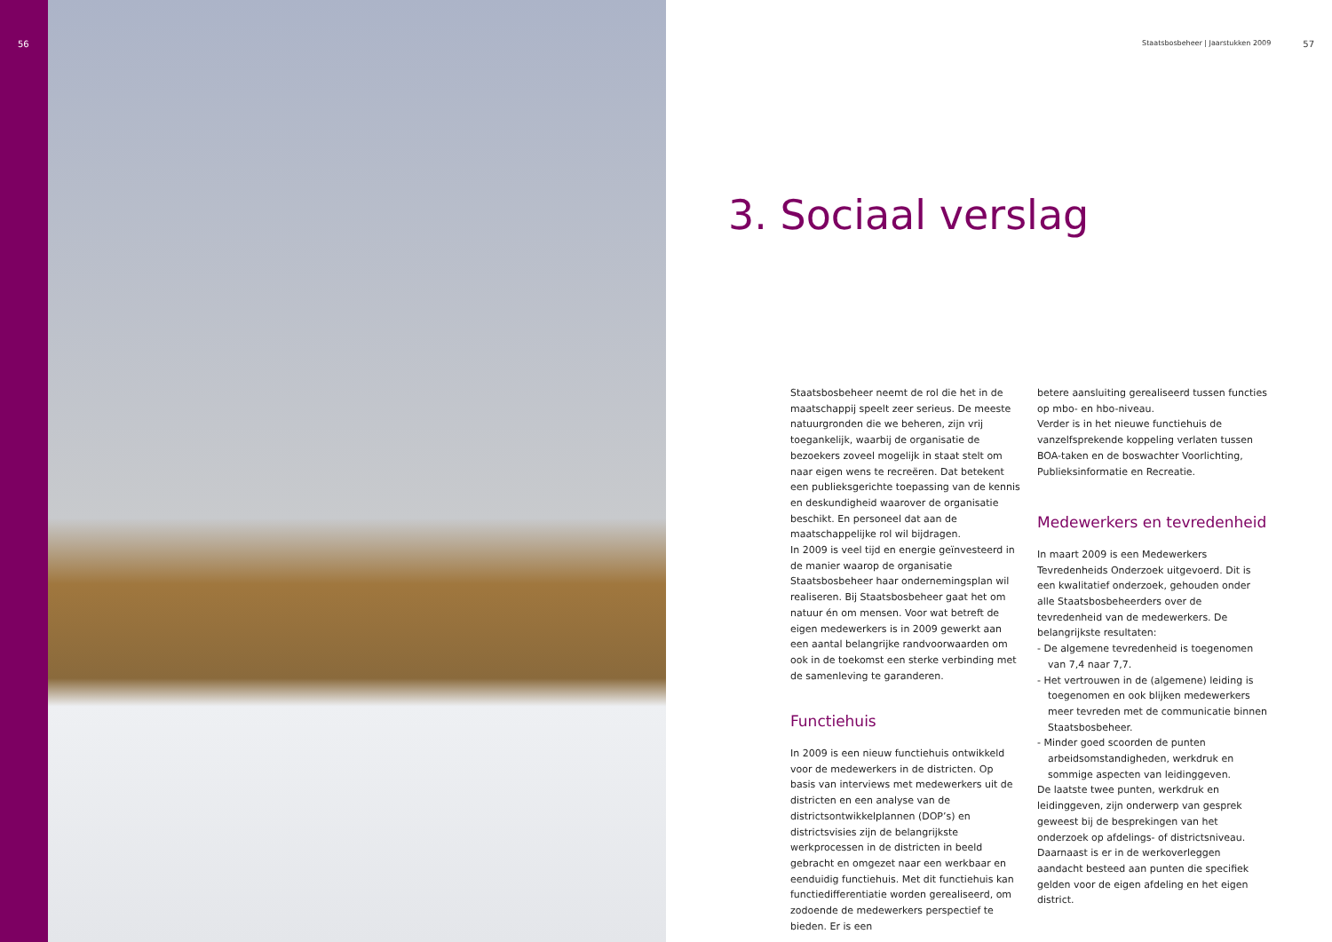56
Staatsbosbeheer | Jaarstukken 2009 57
3. Sociaal verslag
Staatsbosbeheer neemt de rol die het in de maatschappij speelt zeer serieus. De meeste natuurgronden die we beheren, zijn vrij toegankelijk, waarbij de organisatie de bezoekers zoveel mogelijk in staat stelt om naar eigen wens te recreëren. Dat betekent een publieksgerichte toepassing van de kennis en deskundigheid waarover de organisatie beschikt. En personeel dat aan de maatschappelijke rol wil bijdragen.
In 2009 is veel tijd en energie geïnvesteerd in de manier waarop de organisatie Staatsbosbeheer haar ondernemingsplan wil realiseren. Bij Staatsbosbeheer gaat het om natuur én om mensen. Voor wat betreft de eigen medewerkers is in 2009 gewerkt aan een aantal belangrijke randvoorwaarden om ook in de toekomst een sterke verbinding met de samenleving te garanderen.
Functiehuis
In 2009 is een nieuw functiehuis ontwikkeld voor de medewerkers in de districten. Op basis van interviews met medewerkers uit de districten en een analyse van de districtsontwikkelplannen (DOP’s) en districtsvisies zijn de belangrijkste werkprocessen in de districten in beeld gebracht en omgezet naar een werkbaar en eenduidig functiehuis. Met dit functiehuis kan functiedifferentiatie worden gerealiseerd, om zodoende de medewerkers perspectief te bieden. Er is een
betere aansluiting gerealiseerd tussen functies op mbo- en hbo-niveau.
Verder is in het nieuwe functiehuis de vanzelfsprekende koppeling verlaten tussen BOA-taken en de boswachter Voorlichting, Publieksinformatie en Recreatie.
Medewerkers en tevredenheid
In maart 2009 is een Medewerkers Tevredenheids Onderzoek uitgevoerd. Dit is een kwalitatief onderzoek, gehouden onder alle Staatsbosbeheerders over de tevredenheid van de medewerkers. De belangrijkste resultaten:
- De algemene tevredenheid is toegenomen van 7,4 naar 7,7.
- Het vertrouwen in de (algemene) leiding is toegenomen en ook blijken medewerkers meer tevreden met de communicatie binnen Staatsbosbeheer.
- Minder goed scoorden de punten arbeidsomstandigheden, werkdruk en sommige aspecten van leidinggeven.
De laatste twee punten, werkdruk en leidinggeven, zijn onderwerp van gesprek geweest bij de besprekingen van het onderzoek op afdelings- of districtsniveau. Daarnaast is er in de werkoverleggen aandacht besteed aan punten die specifiek gelden voor de eigen afdeling en het eigen district.